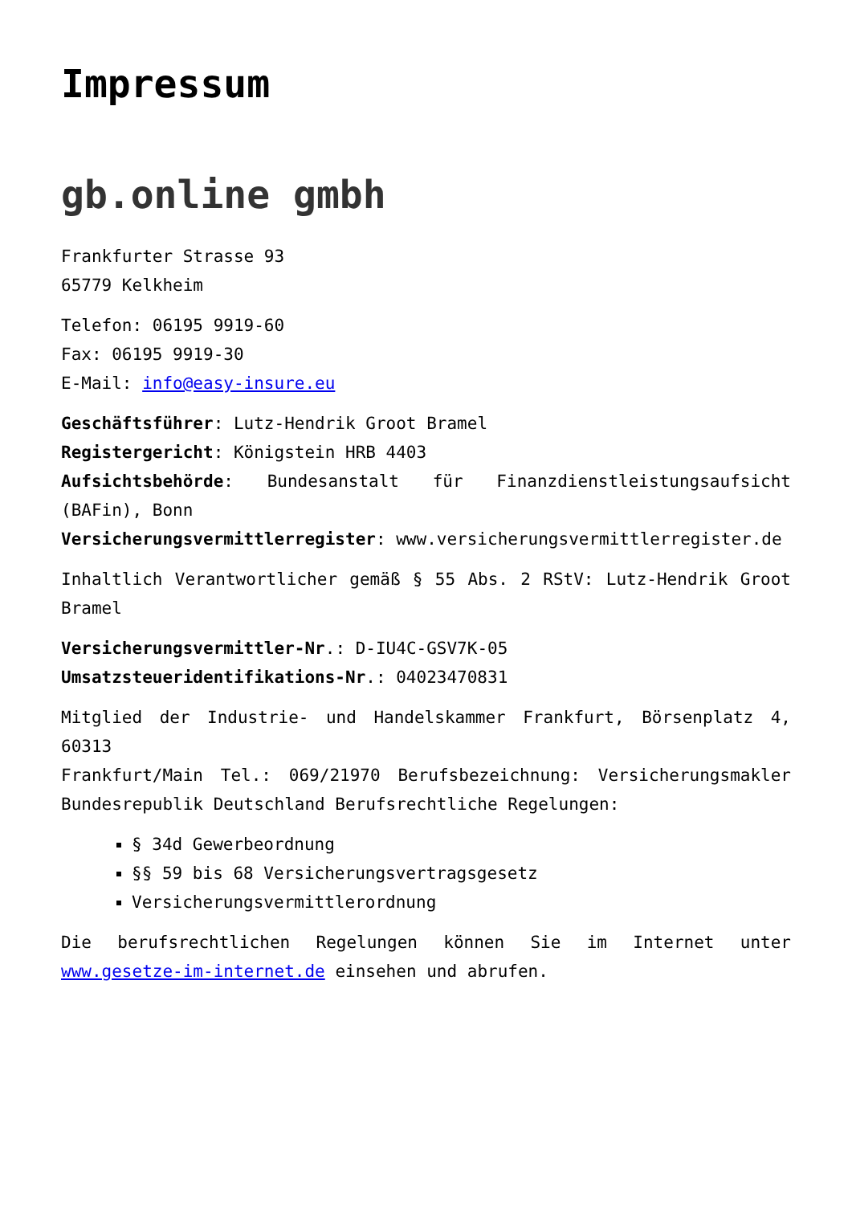Impressum
gb.online gmbh
Frankfurter Strasse 93
65779 Kelkheim
Telefon: 06195 9919-60
Fax: 06195 9919-30
E-Mail: info@easy-insure.eu
Geschäftsführer: Lutz-Hendrik Groot Bramel
Registergericht: Königstein HRB 4403
Aufsichtsbehörde: Bundesanstalt für Finanzdienstleistungsaufsicht (BAFin), Bonn
Versicherungsvermittlerregister: www.versicherungsvermittlerregister.de
Inhaltlich Verantwortlicher gemäß § 55 Abs. 2 RStV: Lutz-Hendrik Groot Bramel
Versicherungsvermittler-Nr.: D-IU4C-GSV7K-05
Umsatzsteueridentifikations-Nr.: 04023470831
Mitglied der Industrie- und Handelskammer Frankfurt, Börsenplatz 4, 60313
Frankfurt/Main Tel.: 069/21970 Berufsbezeichnung: Versicherungsmakler Bundesrepublik Deutschland Berufsrechtliche Regelungen:
§ 34d Gewerbeordnung
§§ 59 bis 68 Versicherungsvertragsgesetz
Versicherungsvermittlerordnung
Die berufsrechtlichen Regelungen können Sie im Internet unter www.gesetze-im-internet.de einsehen und abrufen.